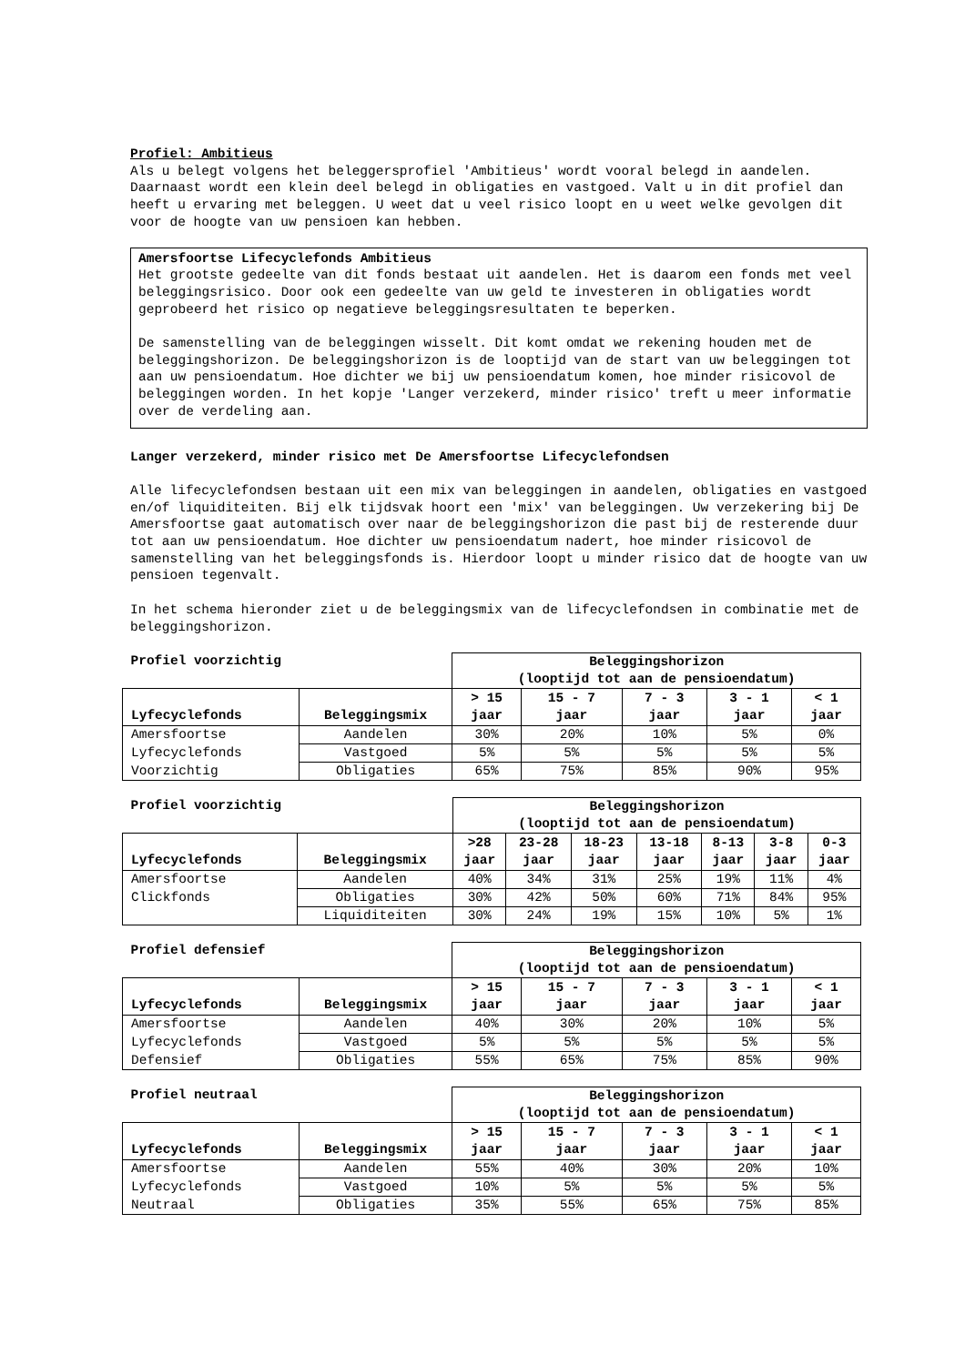Profiel: Ambitieus
Als u belegt volgens het beleggersprofiel 'Ambitieus' wordt vooral belegd in aandelen. Daarnaast wordt een klein deel belegd in obligaties en vastgoed. Valt u in dit profiel dan heeft u ervaring met beleggen. U weet dat u veel risico loopt en u weet welke gevolgen dit voor de hoogte van uw pensioen kan hebben.
Amersfoortse Lifecyclefonds Ambitieus
Het grootste gedeelte van dit fonds bestaat uit aandelen. Het is daarom een fonds met veel beleggingsrisico. Door ook een gedeelte van uw geld te investeren in obligaties wordt geprobeerd het risico op negatieve beleggingsresultaten te beperken.
De samenstelling van de beleggingen wisselt. Dit komt omdat we rekening houden met de beleggingshorizon. De beleggingshorizon is de looptijd van de start van uw beleggingen tot aan uw pensioendatum. Hoe dichter we bij uw pensioendatum komen, hoe minder risicovol de beleggingen worden. In het kopje 'Langer verzekerd, minder risico' treft u meer informatie over de verdeling aan.
Langer verzekerd, minder risico met De Amersfoortse Lifecyclefondsen
Alle lifecyclefondsen bestaan uit een mix van beleggingen in aandelen, obligaties en vastgoed en/of liquiditeiten. Bij elk tijdsvak hoort een 'mix' van beleggingen. Uw verzekering bij De Amersfoortse gaat automatisch over naar de beleggingshorizon die past bij de resterende duur tot aan uw pensioendatum. Hoe dichter uw pensioendatum nadert, hoe minder risicovol de samenstelling van het beleggingsfonds is. Hierdoor loopt u minder risico dat de hoogte van uw pensioen tegenvalt.
In het schema hieronder ziet u de beleggingsmix van de lifecyclefondsen in combinatie met de beleggingshorizon.
| Profiel voorzichtig | | Beleggingshorizon (looptijd tot aan de pensioendatum) | | | | |
| Lyfecyclefonds | Beleggingsmix | > 15 jaar | 15 - 7 jaar | 7 - 3 jaar | 3 - 1 jaar | < 1 jaar |
| Amersfoortse | Aandelen | 30% | 20% | 10% | 5% | 0% |
| Lyfecyclefonds | Vastgoed | 5% | 5% | 5% | 5% | 5% |
| Voorzichtig | Obligaties | 65% | 75% | 85% | 90% | 95% |
| Profiel voorzichtig | | Beleggingshorizon (looptijd tot aan de pensioendatum) | | | | | | |
| Lyfecyclefonds | Beleggingsmix | >28 jaar | 23-28 jaar | 18-23 jaar | 13-18 jaar | 8-13 jaar | 3-8 jaar | 0-3 jaar |
| Amersfoortse | Aandelen | 40% | 34% | 31% | 25% | 19% | 11% | 4% |
| Clickfonds | Obligaties | 30% | 42% | 50% | 60% | 71% | 84% | 95% |
| | Liquiditeiten | 30% | 24% | 19% | 15% | 10% | 5% | 1% |
| Profiel defensief | | Beleggingshorizon (looptijd tot aan de pensioendatum) | | | | |
| Lyfecyclefonds | Beleggingsmix | > 15 jaar | 15 - 7 jaar | 7 - 3 jaar | 3 - 1 jaar | < 1 jaar |
| Amersfoortse | Aandelen | 40% | 30% | 20% | 10% | 5% |
| Lyfecyclefonds | Vastgoed | 5% | 5% | 5% | 5% | 5% |
| Defensief | Obligaties | 55% | 65% | 75% | 85% | 90% |
| Profiel neutraal | | Beleggingshorizon (looptijd tot aan de pensioendatum) | | | | |
| Lyfecyclefonds | Beleggingsmix | > 15 jaar | 15 - 7 jaar | 7 - 3 jaar | 3 - 1 jaar | < 1 jaar |
| Amersfoortse | Aandelen | 55% | 40% | 30% | 20% | 10% |
| Lyfecyclefonds | Vastgoed | 10% | 5% | 5% | 5% | 5% |
| Neutraal | Obligaties | 35% | 55% | 65% | 75% | 85% |